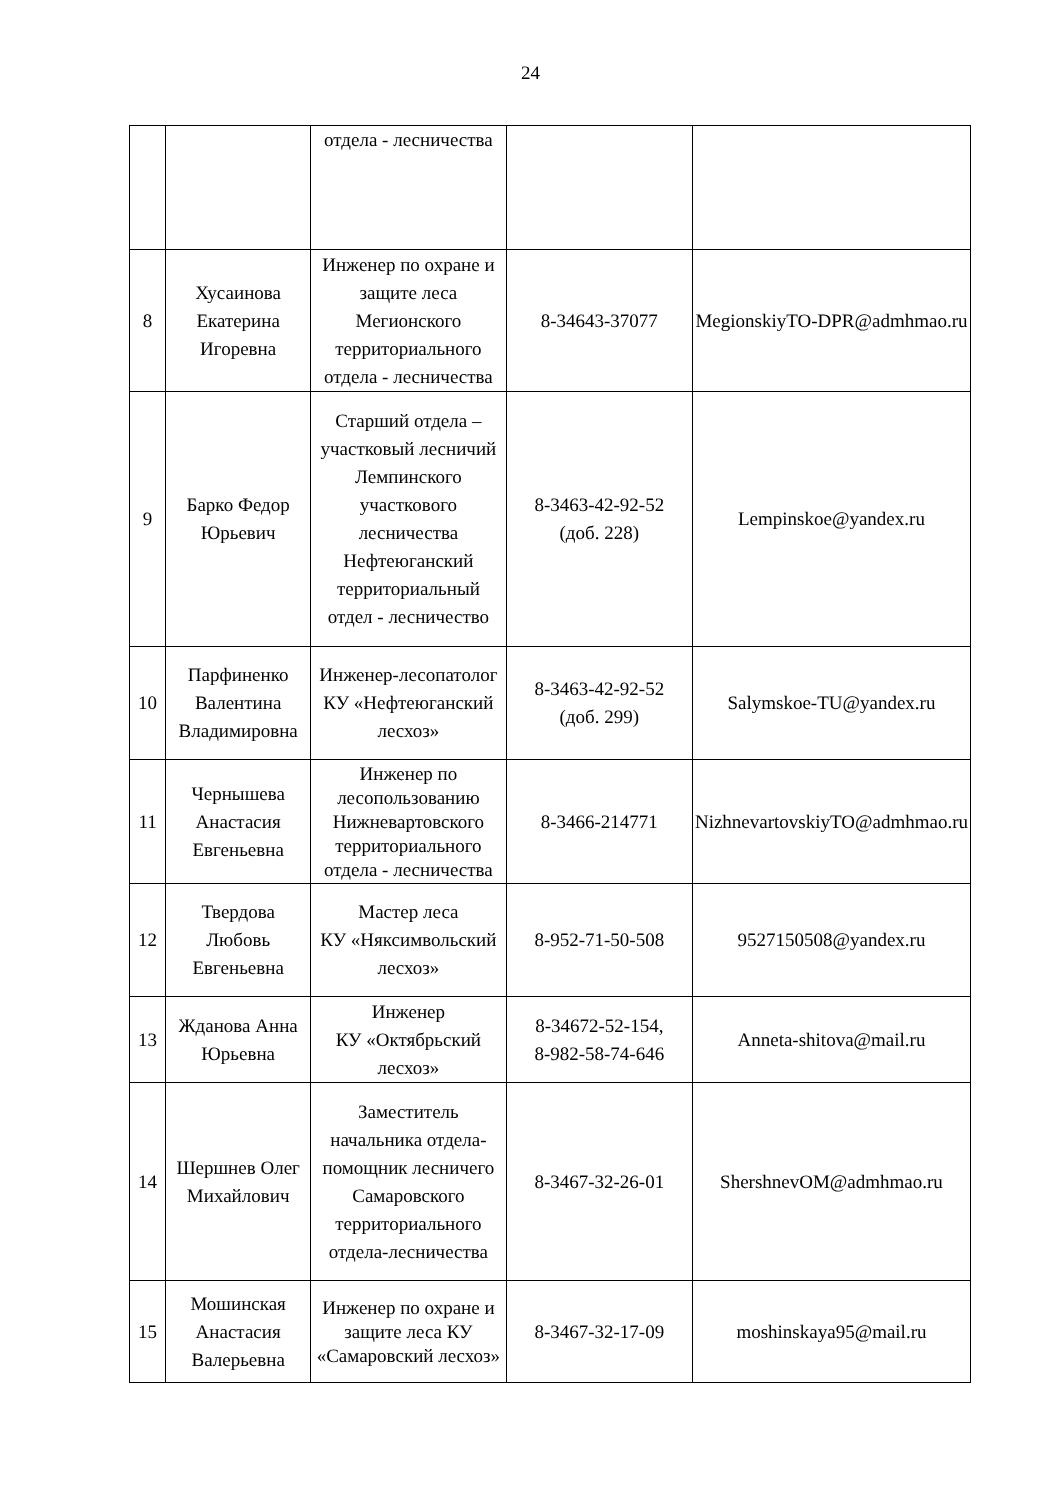24
| | | отдела - лесничества | | |
| 8 | Хусаинова Екатерина Игоревна | Инженер по охране и защите леса Мегионского территориального отдела - лесничества | 8-34643-37077 | MegionskiyTO-DPR@admhmao.ru |
| 9 | Барко Федор Юрьевич | Старший отдела – участковый лесничий Лемпинского участкового лесничества Нефтеюганский территориальный отдел - лесничество | 8-3463-42-92-52 (доб. 228) | Lempinskoe@yandex.ru |
| 10 | Парфиненко Валентина Владимировна | Инженер-лесопатолог КУ «Нефтеюганский лесхоз» | 8-3463-42-92-52 (доб. 299) | Salymskoe-TU@yandex.ru |
| 11 | Чернышева Анастасия Евгеньевна | Инженер по лесопользованию Нижневартовского территориального отдела - лесничества | 8-3466-214771 | NizhnevartovskiyTO@admhmao.ru |
| 12 | Твердова Любовь Евгеньевна | Мастер леса КУ «Няксимвольский лесхоз» | 8-952-71-50-508 | 9527150508@yandex.ru |
| 13 | Жданова Анна Юрьевна | Инженер КУ «Октябрьский лесхоз» | 8-34672-52-154, 8-982-58-74-646 | Anneta-shitova@mail.ru |
| 14 | Шершнев Олег Михайлович | Заместитель начальника отдела-помощник лесничего Самаровского территориального отдела-лесничества | 8-3467-32-26-01 | ShershnevOM@admhmao.ru |
| 15 | Мошинская Анастасия Валерьевна | Инженер по охране и защите леса КУ «Самаровский лесхоз» | 8-3467-32-17-09 | moshinskaya95@mail.ru |